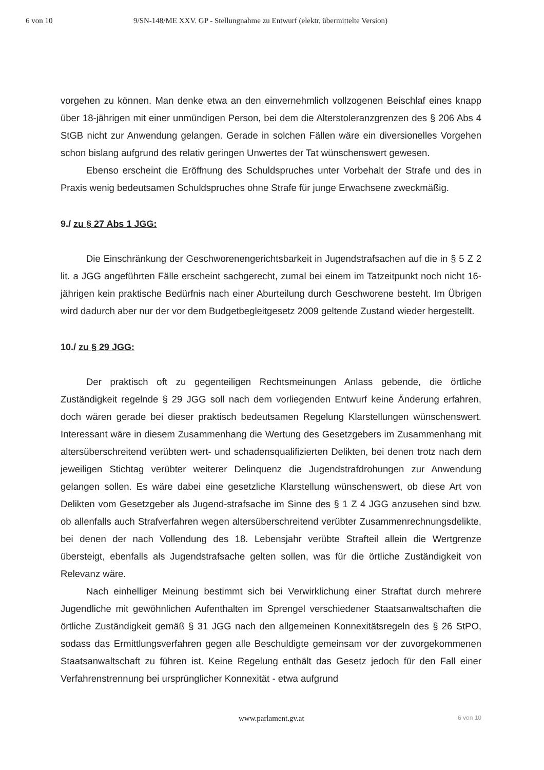6 von 10 9/SN-148/ME XXV. GP - Stellungnahme zu Entwurf (elektr. übermittelte Version)
vorgehen zu können. Man denke etwa an den einvernehmlich vollzogenen Beischlaf eines knapp über 18-jährigen mit einer unmündigen Person, bei dem die Alterstoleranzgrenzen des § 206 Abs 4 StGB nicht zur Anwendung gelangen. Gerade in solchen Fällen wäre ein diversionelles Vorgehen schon bislang aufgrund des relativ geringen Unwertes der Tat wünschenswert gewesen.
Ebenso erscheint die Eröffnung des Schuldspruches unter Vorbehalt der Strafe und des in Praxis wenig bedeutsamen Schuldspruches ohne Strafe für junge Erwachsene zweckmäßig.
9./ zu § 27 Abs 1 JGG:
Die Einschränkung der Geschworenengerichtsbarkeit in Jugendstrafsachen auf die in § 5 Z 2 lit. a JGG angeführten Fälle erscheint sachgerecht, zumal bei einem im Tatzeitpunkt noch nicht 16-jährigen kein praktische Bedürfnis nach einer Aburteilung durch Geschworene besteht. Im Übrigen wird dadurch aber nur der vor dem Budgetbegleitgesetz 2009 geltende Zustand wieder hergestellt.
10./ zu § 29 JGG:
Der praktisch oft zu gegenteiligen Rechtsmeinungen Anlass gebende, die örtliche Zuständigkeit regelnde § 29 JGG soll nach dem vorliegenden Entwurf keine Änderung erfahren, doch wären gerade bei dieser praktisch bedeutsamen Regelung Klarstellungen wünschenswert. Interessant wäre in diesem Zusammenhang die Wertung des Gesetzgebers im Zusammenhang mit altersüberschreitend verübten wert- und schadensqualifizierten Delikten, bei denen trotz nach dem jeweiligen Stichtag verübter weiterer Delinquenz die Jugendstrafdrohungen zur Anwendung gelangen sollen. Es wäre dabei eine gesetzliche Klarstellung wünschenswert, ob diese Art von Delikten vom Gesetzgeber als Jugend-strafsache im Sinne des § 1 Z 4 JGG anzusehen sind bzw. ob allenfalls auch Strafverfahren wegen altersüberschreitend verübter Zusammenrechnungsdelikte, bei denen der nach Vollendung des 18. Lebensjahr verübte Strafteil allein die Wertgrenze übersteigt, ebenfalls als Jugendstrafsache gelten sollen, was für die örtliche Zuständigkeit von Relevanz wäre.
Nach einhelliger Meinung bestimmt sich bei Verwirklichung einer Straftat durch mehrere Jugendliche mit gewöhnlichen Aufenthalten im Sprengel verschiedener Staatsanwaltschaften die örtliche Zuständigkeit gemäß § 31 JGG nach den allgemeinen Konnexitätsregeln des § 26 StPO, sodass das Ermittlungsverfahren gegen alle Beschuldigte gemeinsam vor der zuvorgekommenen Staatsanwaltschaft zu führen ist. Keine Regelung enthält das Gesetz jedoch für den Fall einer Verfahrenstrennung bei ursprünglicher Konnexität - etwa aufgrund
www.parlament.gv.at 6 von 10